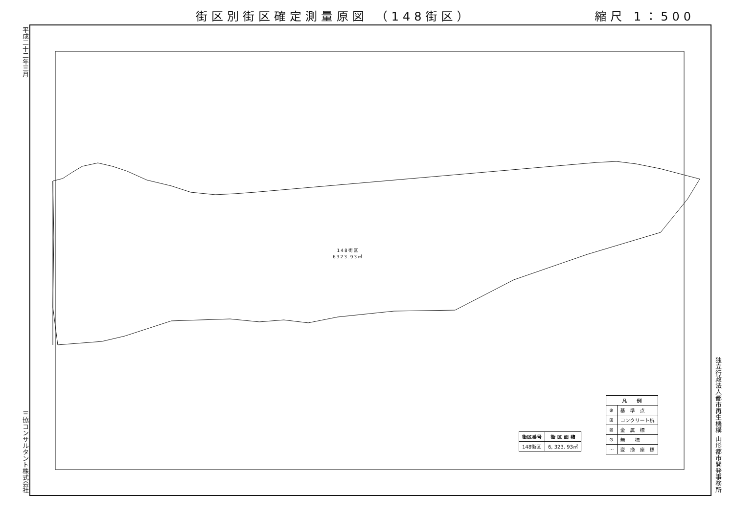街区別街区確定測量原図 （148街区） 縮尺 1：500
平成二十二年三月
三協コンサルタント株式会社
独立行政法人都市再生機構 山形都市開発事務所
148街区
6323.93㎡
| 凡 例 | |
| --- | --- |
| ⊕ | 基 準 点 |
| ⊞ | コンクリート杭 |
| ⊠ | 金 属 標 |
| ⊙ | 無 標 |
| ··· | 変 換 座 標 |
| 街区番号 | 街 区 面 積 |
| --- | --- |
| 148街区 | 6, 323. 93㎡ |